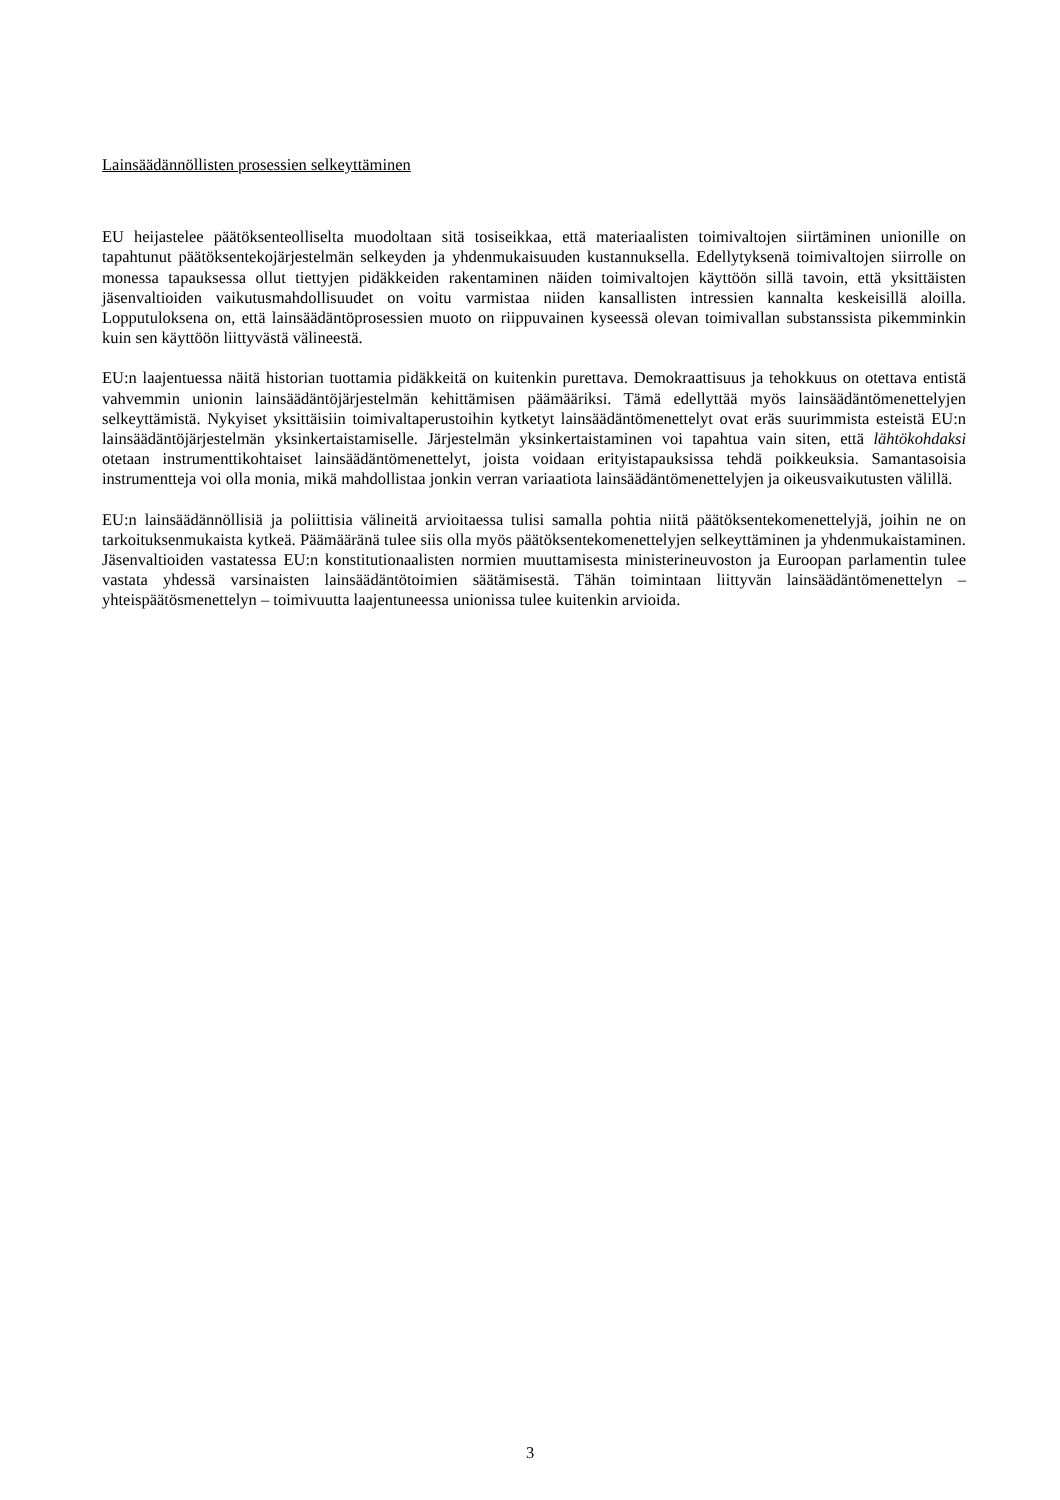Lainsäädännöllisten prosessien selkeyttäminen
EU heijastelee päätöksenteolliselta muodoltaan sitä tosiseikkaa, että materiaalisten toimivaltojen siirtäminen unionille on tapahtunut päätöksentekojärjestelmän selkeyden ja yhdenmukaisuuden kustannuksella. Edellytyksenä toimivaltojen siirrolle on monessa tapauksessa ollut tiettyjen pidäkkeiden rakentaminen näiden toimivaltojen käyttöön sillä tavoin, että yksittäisten jäsenvaltioiden vaikutusmahdollisuudet on voitu varmistaa niiden kansallisten intressien kannalta keskeisillä aloilla. Lopputuloksena on, että lainsäädäntöprosessien muoto on riippuvainen kyseessä olevan toimivallan substanssista pikemminkin kuin sen käyttöön liittyvästä välineestä.
EU:n laajentuessa näitä historian tuottamia pidäkkeitä on kuitenkin purettava. Demokraattisuus ja tehokkuus on otettava entistä vahvemmin unionin lainsäädäntöjärjestelmän kehittämisen päämääriksi. Tämä edellyttää myös lainsäädäntömenettelyjen selkeyttämistä. Nykyiset yksittäisiin toimivaltaperustoihin kytketyt lainsäädäntömenettelyt ovat eräs suurimmista esteistä EU:n lainsäädäntöjärjestelmän yksinkertaistamiselle. Järjestelmän yksinkertaistaminen voi tapahtua vain siten, että lähtökohdaksi otetaan instrumenttikohtaiset lainsäädäntömenettelyt, joista voidaan erityistapauksissa tehdä poikkeuksia. Samantasoisia instrumentteja voi olla monia, mikä mahdollistaa jonkin verran variaatiota lainsäädäntömenettelyjen ja oikeusvaikutusten välillä.
EU:n lainsäädännöllisiä ja poliittisia välineitä arvioitaessa tulisi samalla pohtia niitä päätöksentekomenettelyjä, joihin ne on tarkoituksenmukaista kytkeä. Päämääränä tulee siis olla myös päätöksentekomenettelyjen selkeyttäminen ja yhdenmukaistaminen. Jäsenvaltioiden vastatessa EU:n konstitutionaalisten normien muuttamisesta ministerineuvoston ja Euroopan parlamentin tulee vastata yhdessä varsinaisten lainsäädäntötoimien säätämisestä. Tähän toimintaan liittyvän lainsäädäntömenettelyn – yhteispäätösmenettelyn – toimivuutta laajentuneessa unionissa tulee kuitenkin arvioida.
3